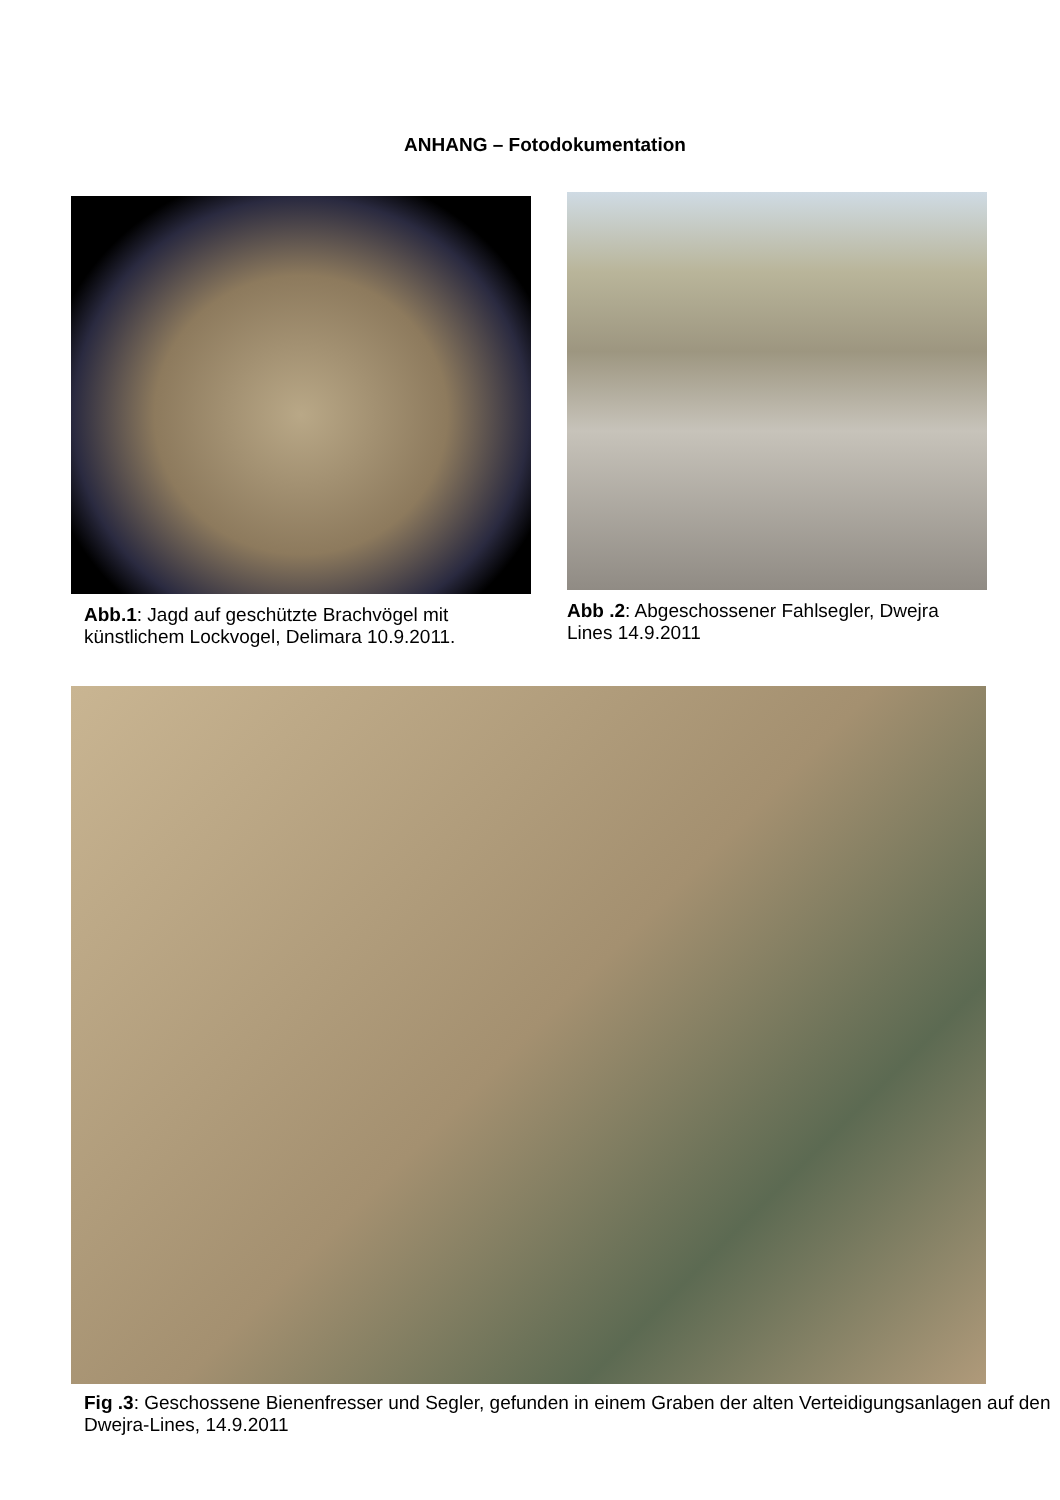ANHANG – Fotodokumentation
Abb.1: Jagd auf geschützte Brachvögel mit künstlichem Lockvogel, Delimara 10.9.2011.
Abb .2: Abgeschossener Fahlsegler, Dwejra Lines 14.9.2011
Fig .3: Geschossene Bienenfresser und Segler, gefunden in einem Graben der alten Verteidigungsanlagen auf den Dwejra-Lines, 14.9.2011